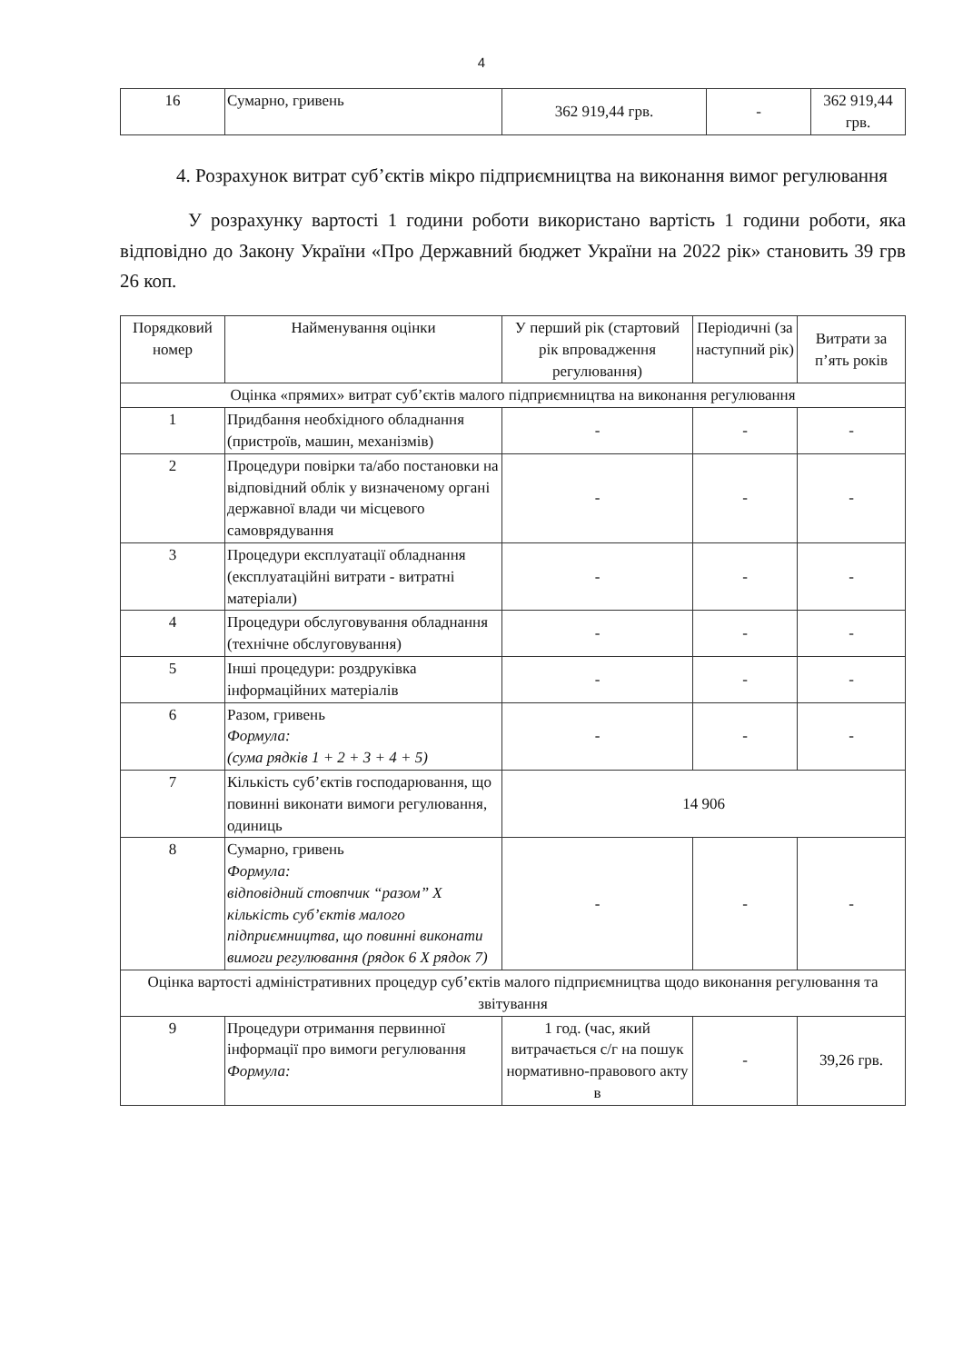4
| 16 | Сумарно, гривень | 362 919,44 грв. | - | 362 919,44 грв. |
4. Розрахунок витрат суб’єктів мікро підприємництва на виконання вимог регулювання
У розрахунку вартості 1 години роботи використано вартість 1 години роботи, яка відповідно до Закону України «Про Державний бюджет України на 2022 рік» становить 39 грв 26 коп.
| Порядковий номер | Найменування оцінки | У перший рік (стартовий рік впровадження регулювання) | Періодичні (за наступний рік) | Витрати за п’ять років |
| --- | --- | --- | --- | --- |
| Оцінка «прямих» витрат суб’єктів малого підприємництва на виконання регулювання | | | | |
| 1 | Придбання необхідного обладнання (пристроїв, машин, механізмів) | - | - | - |
| 2 | Процедури повірки та/або постановки на відповідний облік у визначеному органі державної влади чи місцевого самоврядування | - | - | - |
| 3 | Процедури експлуатації обладнання (експлуатаційні витрати - витратні матеріали) | - | - | - |
| 4 | Процедури обслуговування обладнання (технічне обслуговування) | - | - | - |
| 5 | Інші процедури: роздруківка інформаційних матеріалів | - | - | - |
| 6 | Разом, гривень Формула: (сума рядків 1 + 2 + 3 + 4 + 5) | - | - | - |
| 7 | Кількість суб’єктів господарювання, що повинні виконати вимоги регулювання, одиниць | 14 906 | | |
| 8 | Сумарно, гривень Формула: відповідний стовпчик “разом” X кількість суб’єктів малого підприємництва, що повинні виконати вимоги регулювання (рядок 6 X рядок 7) | - | - | - |
| Оцінка вартості адміністративних процедур суб’єктів малого підприємництва щодо виконання регулювання та звітування | | | | |
| 9 | Процедури отримання первинної інформації про вимоги регулювання Формула: | 1 год. (час, який витрачається с/г на пошук нормативно-правового акту в | - | 39,26 грв. |